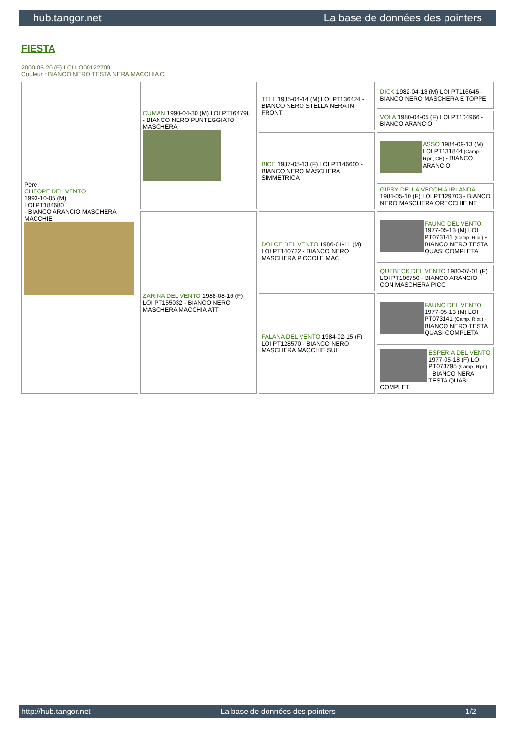hub.tangor.net La base de données des pointers
FIESTA
2000-05-20 (F) LOI LO00122700
Couleur : BIANCO NERO TESTA NERA MACCHIA C
| Père CHEOPE DEL VENTO 1993-10-05 (M) LOI PT184680 - BIANCO ARANCIO MASCHERA MACCHIE | CUMAN 1990-04-30 (M) LOI PT164798 - BIANCO NERO PUNTEGGIATO MASCHERA | TELL 1985-04-14 (M) LOI PT136424 - BIANCO NERO STELLA NERA IN FRONT | DICK 1982-04-13 (M) LOI PT116645 - BIANCO NERO MASCHERA E TOPPE |
| | | | VOLA 1980-04-05 (F) LOI PT104966 - BIANCO ARANCIO |
| | | BICE 1987-05-13 (F) LOI PT146600 - BIANCO NERO MASCHERA SIMMETRICA | ASSO 1984-09-13 (M) LOI PT131844 (Camp. Ripr., CH) - BIANCO ARANCIO |
| | | | GIPSY DELLA VECCHIA IRLANDA 1984-05-10 (F) LOI PT129703 - BIANCO NERO MASCHERA ORECCHIE NE |
| | ZARINA DEL VENTO 1988-08-16 (F) LOI PT155032 - BIANCO NERO MASCHERA MACCHIA ATT | DOLCE DEL VENTO 1986-01-11 (M) LOI PT140722 - BIANCO NERO MASCHERA PICCOLE MAC | FAUNO DEL VENTO 1977-05-13 (M) LOI PT073141 (Camp. Ripr.) - BIANCO NERO TESTA QUASI COMPLETA |
| | | | QUEBECK DEL VENTO 1980-07-01 (F) LOI PT106750 - BIANCO ARANCIO CON MASCHERA PICC |
| | | FALANA DEL VENTO 1984-02-15 (F) LOI PT128570 - BIANCO NERO MASCHERA MACCHIE SUL | FAUNO DEL VENTO 1977-05-13 (M) LOI PT073141 (Camp. Ripr.) - BIANCO NERO TESTA QUASI COMPLETA |
| | | | ESPERIA DEL VENTO 1977-05-18 (F) LOI PT073795 (Camp. Ripr.) - BIANCO NERA TESTA QUASI COMPLET. |
http://hub.tangor.net - La base de données des pointers - 1/2